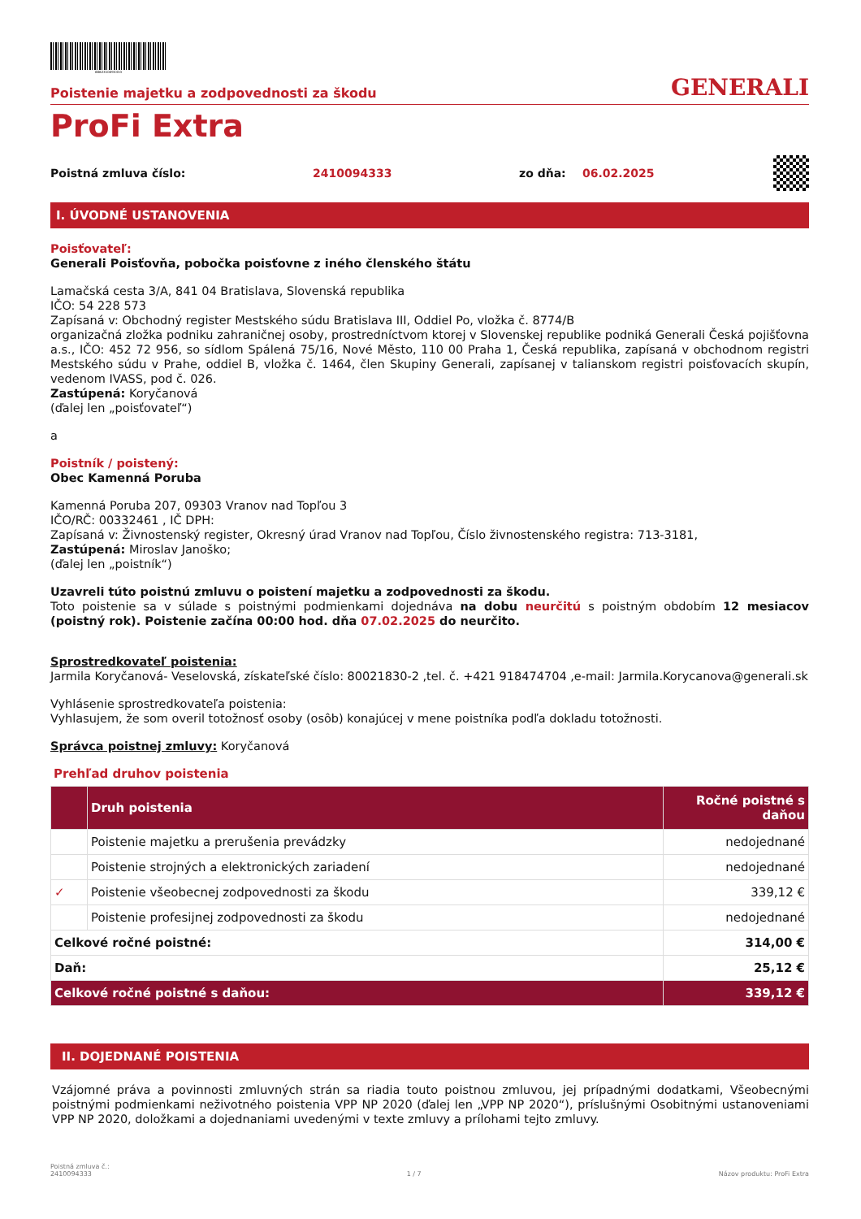8882410094333
Poistenie majetku a zodpovednosti za škodu GENERALI
ProFi Extra
Poistná zmluva číslo: 2410094333 zo dňa: 06.02.2025
I. ÚVODNÉ USTANOVENIA
Poisťovateľ:
Generali Poisťovňa, pobočka poisťovne z iného členského štátu
Lamačská cesta 3/A, 841 04 Bratislava, Slovenská republika
IČO: 54 228 573
Zapísaná v: Obchodný register Mestského súdu Bratislava III, Oddiel Po, vložka č. 8774/B
organizačná zložka podniku zahraničnej osoby, prostredníctvom ktorej v Slovenskej republike podniká Generali Česká pojišťovna a.s., IČO: 452 72 956, so sídlom Spálená 75/16, Nové Město, 110 00 Praha 1, Česká republika, zapísaná v obchodnom registri Mestského súdu v Prahe, oddiel B, vložka č. 1464, člen Skupiny Generali, zapísanej v talianskom registri poisťovacích skupín, vedenom IVASS, pod č. 026.
Zastúpená: Koryčanová
(ďalej len „poisťovateľ“)
a
Poistník / poistený:
Obec Kamenná Poruba
Kamenná Poruba 207, 09303 Vranov nad Topľou 3
IČO/RČ: 00332461 , IČ DPH:
Zapísaná v: Živnostenský register, Okresný úrad Vranov nad Topľou, Číslo živnostenského registra: 713-3181,
Zastúpená: Miroslav Janoško;
(ďalej len „poistník“)
Uzavreli túto poistnú zmluvu o poistení majetku a zodpovednosti za škodu.
Toto poistenie sa v súlade s poistnými podmienkami dojednáva na dobu neurčitú s poistným obdobím 12 mesiacov (poistný rok). Poistenie začína 00:00 hod. dňa 07.02.2025 do neurčito.
Sprostredkovateľ poistenia:
Jarmila Koryčanová- Veselovská, získateľské číslo: 80021830-2 ,tel. č. +421 918474704 ,e-mail: Jarmila.Korycanova@generali.sk
Vyhlásenie sprostredkovateľa poistenia:
Vyhlasujem, že som overil totožnosť osoby (osôb) konajúcej v mene poistníka podľa dokladu totožnosti.
Správca poistnej zmluvy: Koryčanová
Prehľad druhov poistenia
| | Druh poistenia | Ročné poistné s daňou |
| --- | --- | --- |
| | Poistenie majetku a prerušenia prevádzky | nedojednané |
| | Poistenie strojných a elektronických zariadení | nedojednané |
| ✓ | Poistenie všeobecnej zodpovednosti za škodu | 339,12 € |
| | Poistenie profesijnej zodpovednosti za škodu | nedojednané |
| Celkové ročné poistné: | | 314,00 € |
| Daň: | | 25,12 € |
| Celkové ročné poistné s daňou: | | 339,12 € |
II. DOJEDNANÉ POISTENIA
Vzájomné práva a povinnosti zmluvných strán sa riadia touto poistnou zmluvou, jej prípadnými dodatkami, Všeobecnými poistnými podmienkami neživotného poistenia VPP NP 2020 (ďalej len „VPP NP 2020“), príslušnými Osobitnými ustanoveniami VPP NP 2020, doložkami a dojednaniami uvedenými v texte zmluvy a prílohami tejto zmluvy.
Poistná zmluva č.:
2410094333 1 / 7 Názov produktu: ProFi Extra